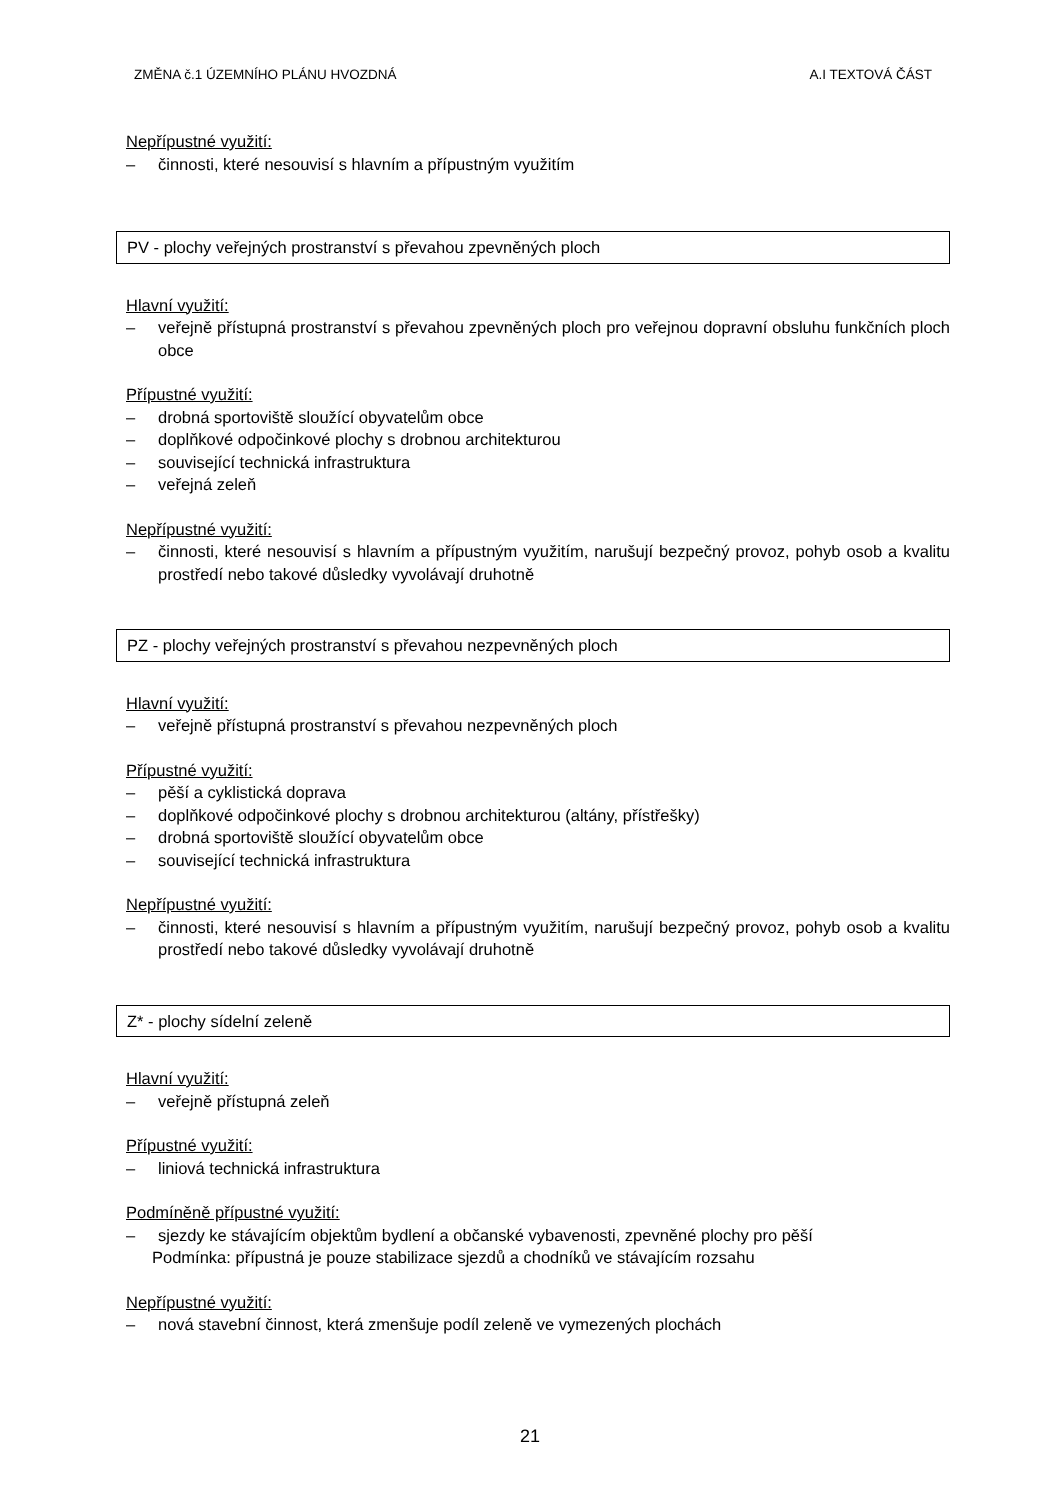ZMĚNA č.1 ÚZEMNÍHO PLÁNU HVOZDNÁ A.I TEXTOVÁ ČÁST
Nepřípustné využití:
– činnosti, které nesouvisí s hlavním a přípustným využitím
PV - plochy veřejných prostranství s převahou zpevněných ploch
Hlavní využití:
– veřejně přístupná prostranství s převahou zpevněných ploch pro veřejnou dopravní obsluhu funkčních ploch obce
Přípustné využití:
– drobná sportoviště sloužící obyvatelům obce
– doplňkové odpočinkové plochy s drobnou architekturou
– související technická infrastruktura
– veřejná zeleň
Nepřípustné využití:
– činnosti, které nesouvisí s hlavním a přípustným využitím, narušují bezpečný provoz, pohyb osob a kvalitu prostředí nebo takové důsledky vyvolávají druhotně
PZ - plochy veřejných prostranství s převahou nezpevněných ploch
Hlavní využití:
– veřejně přístupná prostranství s převahou nezpevněných ploch
Přípustné využití:
– pěší a cyklistická doprava
– doplňkové odpočinkové plochy s drobnou architekturou (altány, přístřešky)
– drobná sportoviště sloužící obyvatelům obce
– související technická infrastruktura
Nepřípustné využití:
– činnosti, které nesouvisí s hlavním a přípustným využitím, narušují bezpečný provoz, pohyb osob a kvalitu prostředí nebo takové důsledky vyvolávají druhotně
Z* - plochy sídelní zeleně
Hlavní využití:
– veřejně přístupná zeleň
Přípustné využití:
– liniová technická infrastruktura
Podmíněně přípustné využití:
– sjezdy ke stávajícím objektům bydlení a občanské vybavenosti, zpevněné plochy pro pěší
Podmínka: přípustná je pouze stabilizace sjezdů a chodníků ve stávajícím rozsahu
Nepřípustné využití:
– nová stavební činnost, která zmenšuje podíl zeleně ve vymezených plochách
21